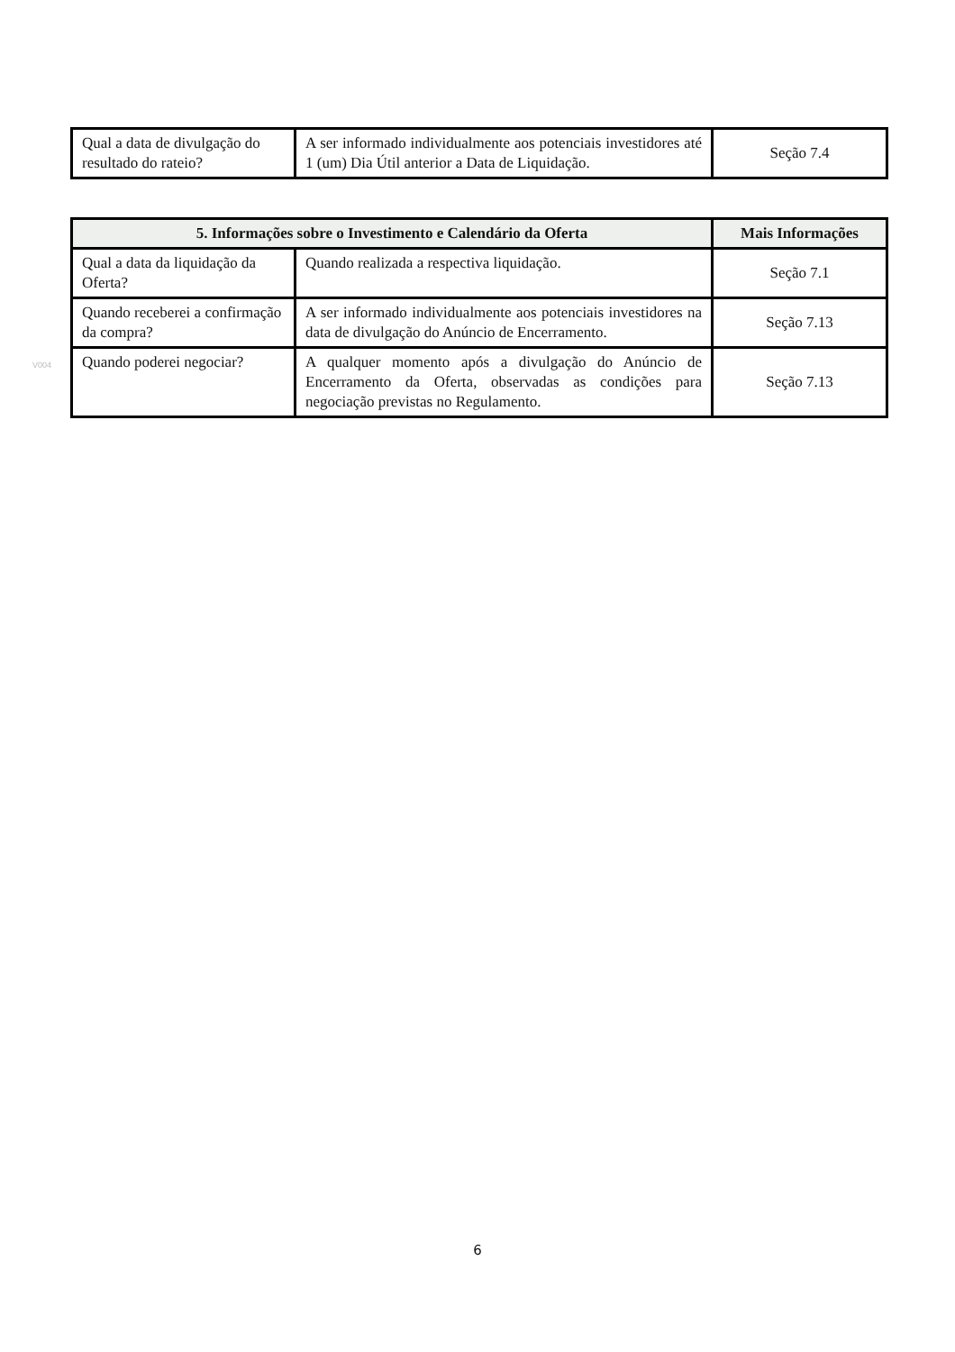| Qual a data de divulgação do resultado do rateio? | A ser informado individualmente aos potenciais investidores até 1 (um) Dia Útil anterior a Data de Liquidação. | Seção 7.4 |
| 5. Informações sobre o Investimento e Calendário da Oferta | | Mais Informações |
| --- | --- | --- |
| Qual a data da liquidação da Oferta? | Quando realizada a respectiva liquidação. | Seção 7.1 |
| Quando receberei a confirmação da compra? | A ser informado individualmente aos potenciais investidores na data de divulgação do Anúncio de Encerramento. | Seção 7.13 |
| Quando poderei negociar? | A qualquer momento após a divulgação do Anúncio de Encerramento da Oferta, observadas as condições para negociação previstas no Regulamento. | Seção 7.13 |
V004
6